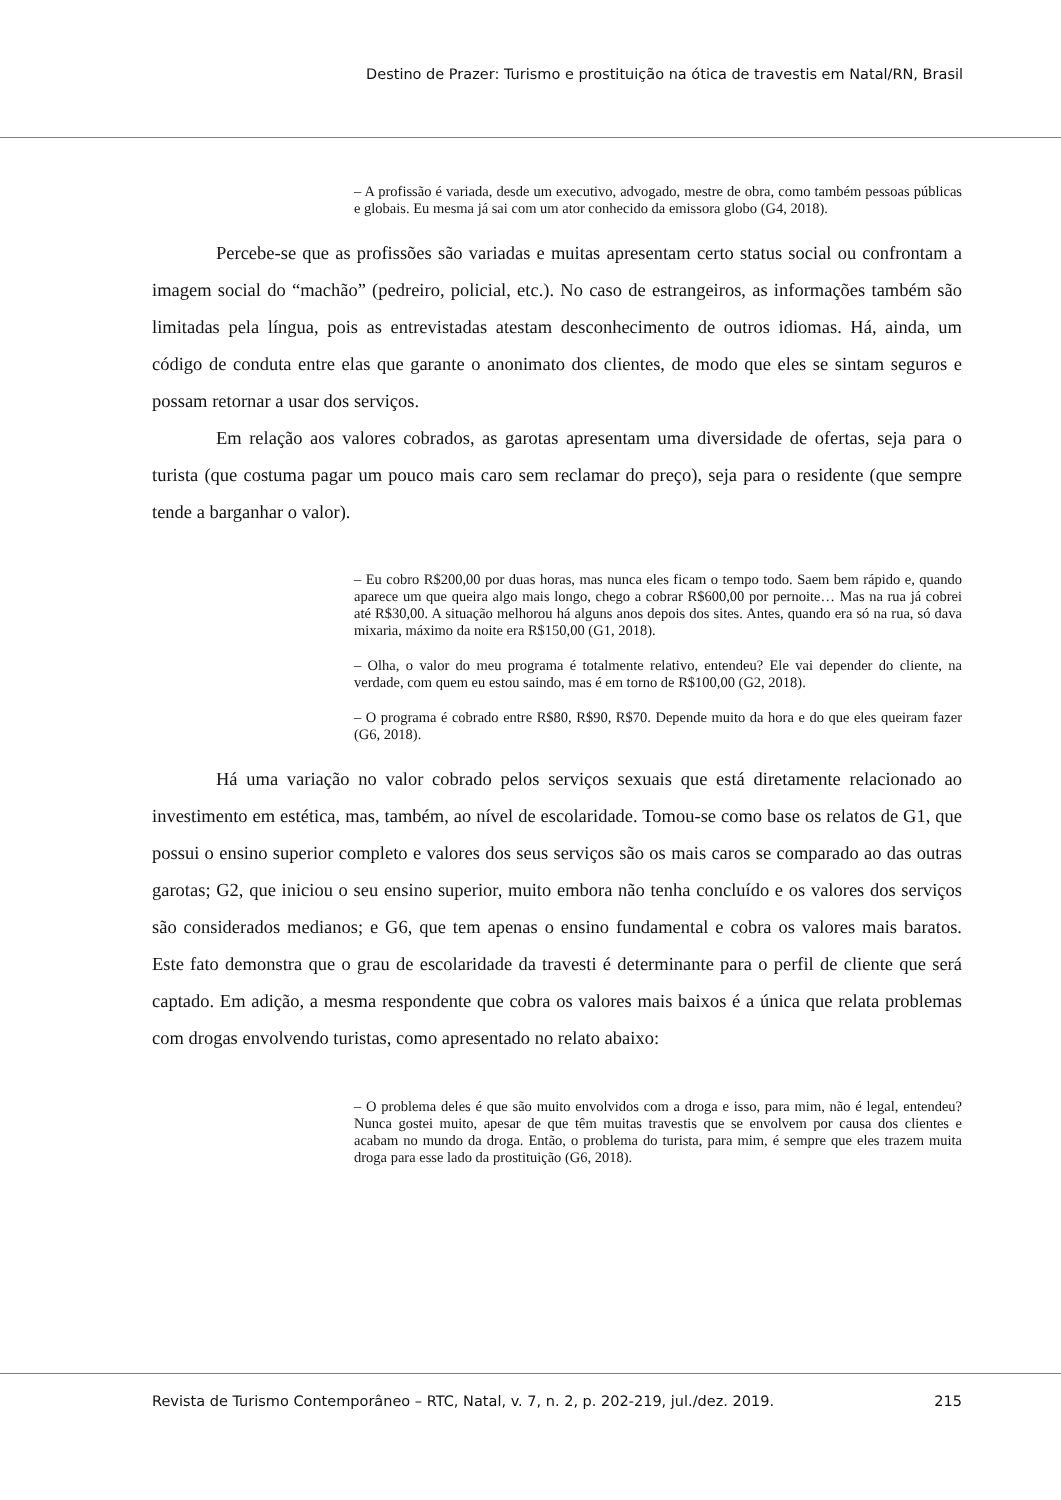Destino de Prazer: Turismo e prostituição na ótica de travestis em Natal/RN, Brasil
– A profissão é variada, desde um executivo, advogado, mestre de obra, como também pessoas públicas e globais. Eu mesma já sai com um ator conhecido da emissora globo (G4, 2018).
Percebe-se que as profissões são variadas e muitas apresentam certo status social ou confrontam a imagem social do “machão” (pedreiro, policial, etc.). No caso de estrangeiros, as informações também são limitadas pela língua, pois as entrevistadas atestam desconhecimento de outros idiomas. Há, ainda, um código de conduta entre elas que garante o anonimato dos clientes, de modo que eles se sintam seguros e possam retornar a usar dos serviços.
Em relação aos valores cobrados, as garotas apresentam uma diversidade de ofertas, seja para o turista (que costuma pagar um pouco mais caro sem reclamar do preço), seja para o residente (que sempre tende a barganhar o valor).
– Eu cobro R$200,00 por duas horas, mas nunca eles ficam o tempo todo. Saem bem rápido e, quando aparece um que queira algo mais longo, chego a cobrar R$600,00 por pernoite… Mas na rua já cobrei até R$30,00. A situação melhorou há alguns anos depois dos sites. Antes, quando era só na rua, só dava mixaria, máximo da noite era R$150,00 (G1, 2018).
– Olha, o valor do meu programa é totalmente relativo, entendeu? Ele vai depender do cliente, na verdade, com quem eu estou saindo, mas é em torno de R$100,00 (G2, 2018).
– O programa é cobrado entre R$80, R$90, R$70. Depende muito da hora e do que eles queiram fazer (G6, 2018).
Há uma variação no valor cobrado pelos serviços sexuais que está diretamente relacionado ao investimento em estética, mas, também, ao nível de escolaridade. Tomou-se como base os relatos de G1, que possui o ensino superior completo e valores dos seus serviços são os mais caros se comparado ao das outras garotas; G2, que iniciou o seu ensino superior, muito embora não tenha concluído e os valores dos serviços são considerados medianos; e G6, que tem apenas o ensino fundamental e cobra os valores mais baratos. Este fato demonstra que o grau de escolaridade da travesti é determinante para o perfil de cliente que será captado. Em adição, a mesma respondente que cobra os valores mais baixos é a única que relata problemas com drogas envolvendo turistas, como apresentado no relato abaixo:
– O problema deles é que são muito envolvidos com a droga e isso, para mim, não é legal, entendeu? Nunca gostei muito, apesar de que têm muitas travestis que se envolvem por causa dos clientes e acabam no mundo da droga. Então, o problema do turista, para mim, é sempre que eles trazem muita droga para esse lado da prostituição (G6, 2018).
Revista de Turismo Contemporâneo – RTC, Natal, v. 7, n. 2, p. 202-219, jul./dez. 2019. 215